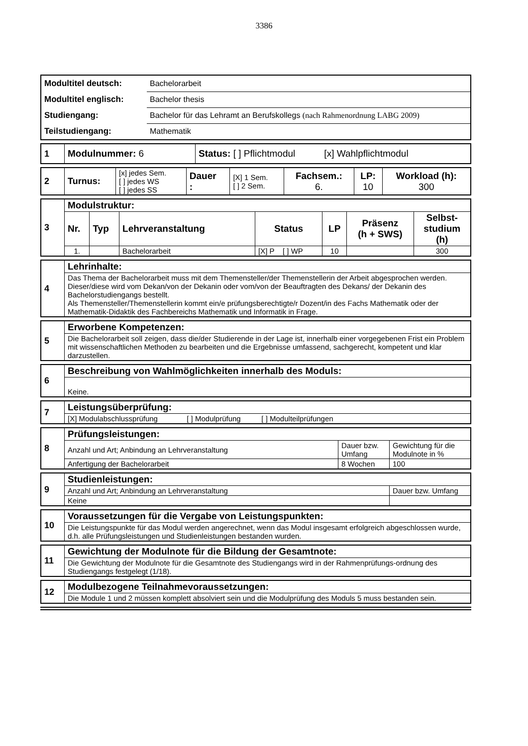3386
| Modultitel deutsch: | Bachelorarbeit |
| Modultitel englisch: | Bachelor thesis |
| Studiengang: | Bachelor für das Lehramt an Berufskollegs (nach Rahmenordnung LABG 2009) |
| Teilstudiengang: | Mathematik |
| 1 | Modulnummer: 6 | Status: [ ] Pflichtmodul [x] Wahlpflichtmodul |
| 2 | Turnus: | [x] jedes Sem. [ ] jedes WS [ ] jedes SS | Dauer : | [X] 1 Sem. [ ] 2 Sem. | Fachsem.: 6. | LP: 10 | Workload (h): 300 |
| 3 | Modulstruktur: | | | | | | |
| | Nr. | Typ | Lehrveranstaltung | Status | LP | Präsenz (h + SWS) | Selbst- studium (h) |
| | 1. | | Bachelorarbeit | [X] P [ ] WP | 10 | | 300 |
| 4 | Lehrinhalte: |
| | Das Thema der Bachelorarbeit muss mit dem Themensteller/der Themenstellerin der Arbeit abgesprochen werden. Dieser/diese wird vom Dekan/von der Dekanin oder vom/von der Beauftragten des Dekans/ der Dekanin des Bachelorstudiengangs bestellt. Als Themensteller/Themenstellerin kommt ein/e prüfungsberechtigte/r Dozent/in des Fachs Mathematik oder der Mathematik-Didaktik des Fachbereichs Mathematik und Informatik in Frage. |
| 5 | Erworbene Kompetenzen: |
| | Die Bachelorarbeit soll zeigen, dass die/der Studierende in der Lage ist, innerhalb einer vorgegebenen Frist ein Problem mit wissenschaftlichen Methoden zu bearbeiten und die Ergebnisse umfassend, sachgerecht, kompetent und klar darzustellen. |
| 6 | Beschreibung von Wahlmöglichkeiten innerhalb des Moduls: |
| | Keine. |
| 7 | Leistungsüberprüfung: |
| | [X] Modulabschlussprüfung [ ] Modulprüfung [ ] Modulteilprüfungen |
| 8 | Prüfungsleistungen: | | |
| | Anzahl und Art; Anbindung an Lehrveranstaltung | Dauer bzw. Umfang | Gewichtung für die Modulnote in % |
| | Anfertigung der Bachelorarbeit | 8 Wochen | 100 |
| 9 | Studienleistungen: | |
| | Anzahl und Art; Anbindung an Lehrveranstaltung | Dauer bzw. Umfang |
| | Keine | |
| 10 | Voraussetzungen für die Vergabe von Leistungspunkten: |
| | Die Leistungspunkte für das Modul werden angerechnet, wenn das Modul insgesamt erfolgreich abgeschlossen wurde, d.h. alle Prüfungsleistungen und Studienleistungen bestanden wurden. |
| 11 | Gewichtung der Modulnote für die Bildung der Gesamtnote: |
| | Die Gewichtung der Modulnote für die Gesamtnote des Studiengangs wird in der Rahmenprüfungs-ordnung des Studiengangs festgelegt (1/18). |
| 12 | Modulbezogene Teilnahmevoraussetzungen: |
| | Die Module 1 und 2 müssen komplett absolviert sein und die Modulprüfung des Moduls 5 muss bestanden sein. |